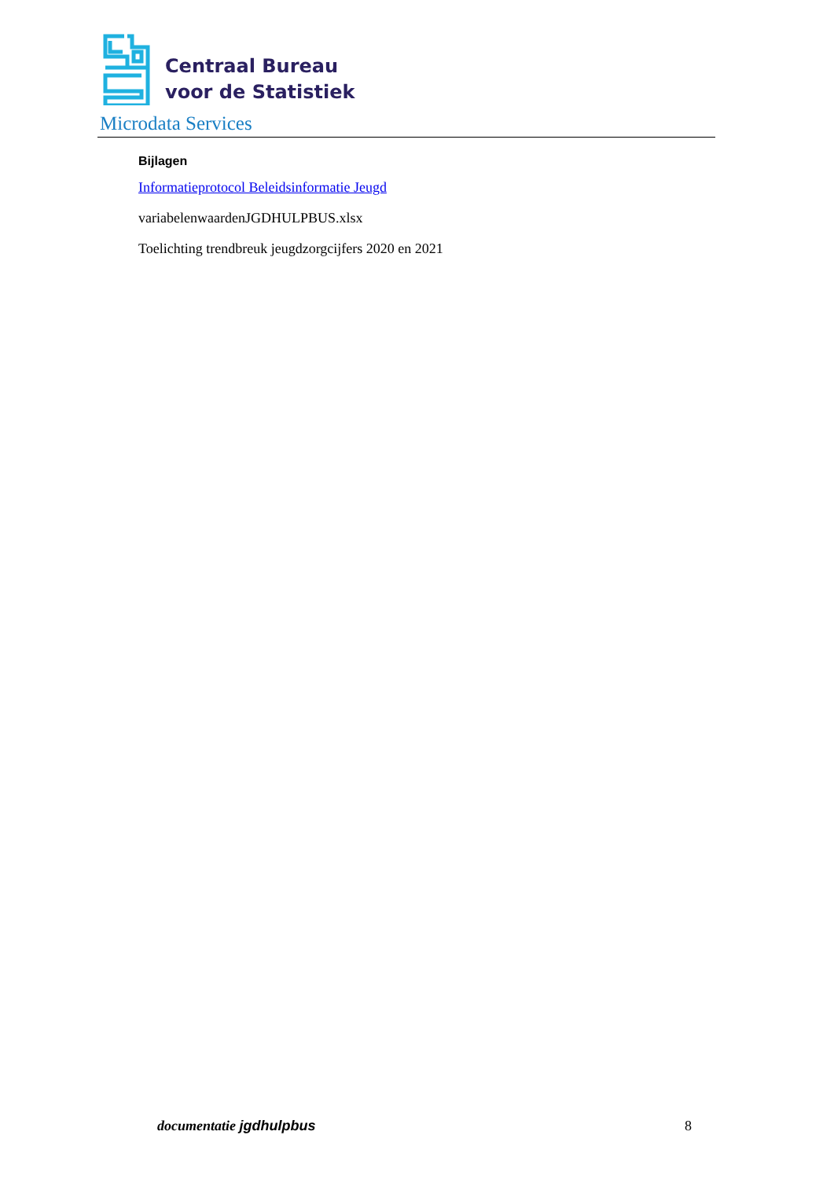Centraal Bureau
voor de Statistiek
Microdata Services
Bijlagen
Informatieprotocol Beleidsinformatie Jeugd
variabelenwaardenJGDHULPBUS.xlsx
Toelichting trendbreuk jeugdzorgcijfers 2020 en 2021
documentatie jgdhulpbus 8